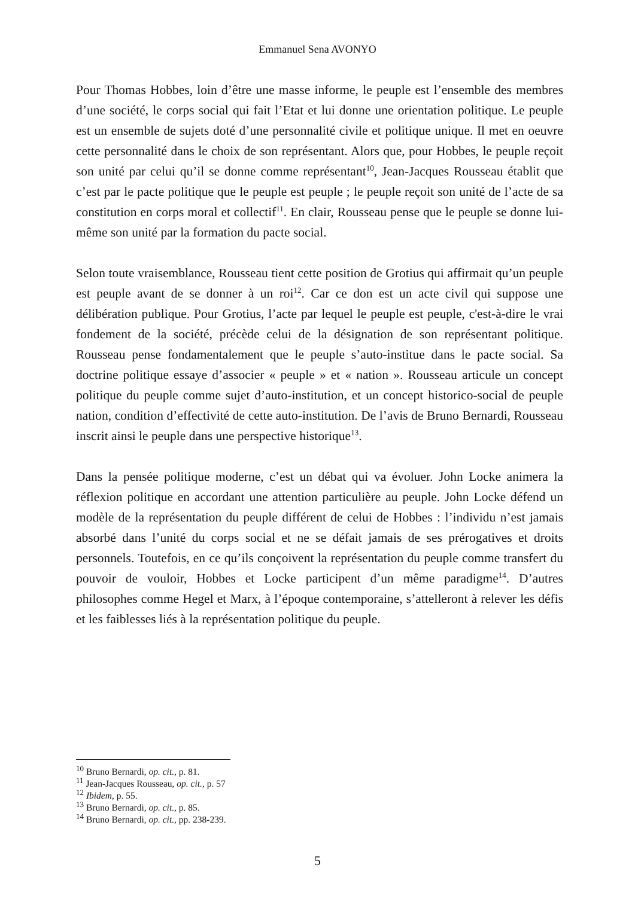Emmanuel Sena AVONYO
Pour Thomas Hobbes, loin d’être une masse informe, le peuple est l’ensemble des membres d’une société, le corps social qui fait l’Etat et lui donne une orientation politique. Le peuple est un ensemble de sujets doté d’une personnalité civile et politique unique. Il met en oeuvre cette personnalité dans le choix de son représentant. Alors que, pour Hobbes, le peuple reçoit son unité par celui qu’il se donne comme représentant<sup>10</sup>, Jean-Jacques Rousseau établit que c’est par le pacte politique que le peuple est peuple ; le peuple reçoit son unité de l’acte de sa constitution en corps moral et collectif<sup>11</sup>. En clair, Rousseau pense que le peuple se donne lui-même son unité par la formation du pacte social.
Selon toute vraisemblance, Rousseau tient cette position de Grotius qui affirmait qu’un peuple est peuple avant de se donner à un roi<sup>12</sup>. Car ce don est un acte civil qui suppose une délibération publique. Pour Grotius, l’acte par lequel le peuple est peuple, c'est-à-dire le vrai fondement de la société, précède celui de la désignation de son représentant politique. Rousseau pense fondamentalement que le peuple s’auto-institue dans le pacte social. Sa doctrine politique essaye d’associer « peuple » et « nation ». Rousseau articule un concept politique du peuple comme sujet d’auto-institution, et un concept historico-social de peuple nation, condition d’effectivité de cette auto-institution. De l’avis de Bruno Bernardi, Rousseau inscrit ainsi le peuple dans une perspective historique<sup>13</sup>.
Dans la pensée politique moderne, c’est un débat qui va évoluer. John Locke animera la réflexion politique en accordant une attention particulière au peuple. John Locke défend un modèle de la représentation du peuple différent de celui de Hobbes : l’individu n’est jamais absorbé dans l’unité du corps social et ne se défait jamais de ses prérogatives et droits personnels. Toutefois, en ce qu’ils conçoivent la représentation du peuple comme transfert du pouvoir de vouloir, Hobbes et Locke participent d’un même paradigme<sup>14</sup>. D’autres philosophes comme Hegel et Marx, à l’époque contemporaine, s’attelleront à relever les défis et les faiblesses liés à la représentation politique du peuple.
<sup>10</sup> Bruno Bernardi, op. cit., p. 81.
<sup>11</sup> Jean-Jacques Rousseau, op. cit., p. 57
<sup>12</sup> Ibidem, p. 55.
<sup>13</sup> Bruno Bernardi, op. cit., p. 85.
<sup>14</sup> Bruno Bernardi, op. cit., pp. 238-239.
5